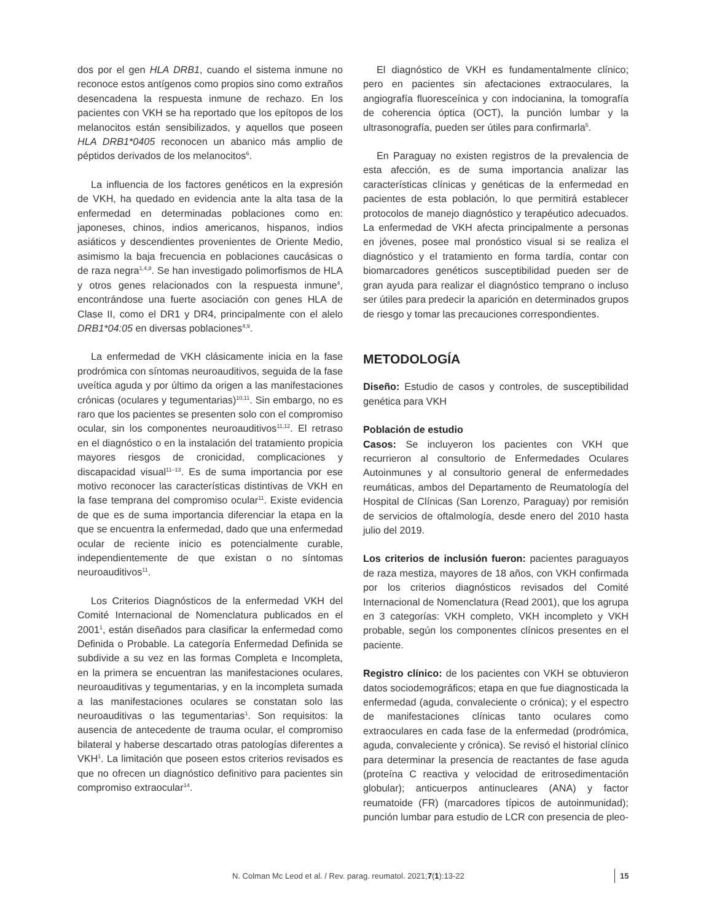dos por el gen HLA DRB1, cuando el sistema inmune no reconoce estos antígenos como propios sino como extraños desencadena la respuesta inmune de rechazo. En los pacientes con VKH se ha reportado que los epítopos de los melanocitos están sensibilizados, y aquellos que poseen HLA DRB1*0405 reconocen un abanico más amplio de péptidos derivados de los melanocitos<sup>6</sup>.
La influencia de los factores genéticos en la expresión de VKH, ha quedado en evidencia ante la alta tasa de la enfermedad en determinadas poblaciones como en: japoneses, chinos, indios americanos, hispanos, indios asiáticos y descendientes provenientes de Oriente Medio, asimismo la baja frecuencia en poblaciones caucásicas o de raza negra<sup>1,4,8</sup>. Se han investigado polimorfismos de HLA y otros genes relacionados con la respuesta inmune<sup>4</sup>, encontrándose una fuerte asociación con genes HLA de Clase II, como el DR1 y DR4, principalmente con el alelo DRB1*04:05 en diversas poblaciones<sup>4,9</sup>.
La enfermedad de VKH clásicamente inicia en la fase prodrómica con síntomas neuroauditivos, seguida de la fase uveítica aguda y por último da origen a las manifestaciones crónicas (oculares y tegumentarias)<sup>10,11</sup>. Sin embargo, no es raro que los pacientes se presenten solo con el compromiso ocular, sin los componentes neuroauditivos<sup>11,12</sup>. El retraso en el diagnóstico o en la instalación del tratamiento propicia mayores riesgos de cronicidad, complicaciones y discapacidad visual<sup>11–13</sup>. Es de suma importancia por ese motivo reconocer las características distintivas de VKH en la fase temprana del compromiso ocular<sup>11</sup>. Existe evidencia de que es de suma importancia diferenciar la etapa en la que se encuentra la enfermedad, dado que una enfermedad ocular de reciente inicio es potencialmente curable, independientemente de que existan o no síntomas neuroauditivos<sup>11</sup>.
Los Criterios Diagnósticos de la enfermedad VKH del Comité Internacional de Nomenclatura publicados en el 2001<sup>1</sup>, están diseñados para clasificar la enfermedad como Definida o Probable. La categoría Enfermedad Definida se subdivide a su vez en las formas Completa e Incompleta, en la primera se encuentran las manifestaciones oculares, neuroauditivas y tegumentarias, y en la incompleta sumada a las manifestaciones oculares se constatan solo las neuroauditivas o las tegumentarias<sup>1</sup>. Son requisitos: la ausencia de antecedente de trauma ocular, el compromiso bilateral y haberse descartado otras patologías diferentes a VKH<sup>1</sup>. La limitación que poseen estos criterios revisados es que no ofrecen un diagnóstico definitivo para pacientes sin compromiso extraocular<sup>14</sup>.
El diagnóstico de VKH es fundamentalmente clínico; pero en pacientes sin afectaciones extraoculares, la angiografía fluoresceínica y con indocianina, la tomografía de coherencia óptica (OCT), la punción lumbar y la ultrasonografía, pueden ser útiles para confirmarla<sup>5</sup>.
En Paraguay no existen registros de la prevalencia de esta afección, es de suma importancia analizar las características clínicas y genéticas de la enfermedad en pacientes de esta población, lo que permitirá establecer protocolos de manejo diagnóstico y terapéutico adecuados. La enfermedad de VKH afecta principalmente a personas en jóvenes, posee mal pronóstico visual si se realiza el diagnóstico y el tratamiento en forma tardía, contar con biomarcadores genéticos susceptibilidad pueden ser de gran ayuda para realizar el diagnóstico temprano o incluso ser útiles para predecir la aparición en determinados grupos de riesgo y tomar las precauciones correspondientes.
METODOLOGÍA
Diseño: Estudio de casos y controles, de susceptibilidad genética para VKH
Población de estudio
Casos: Se incluyeron los pacientes con VKH que recurrieron al consultorio de Enfermedades Oculares Autoinmunes y al consultorio general de enfermedades reumáticas, ambos del Departamento de Reumatología del Hospital de Clínicas (San Lorenzo, Paraguay) por remisión de servicios de oftalmología, desde enero del 2010 hasta julio del 2019.
Los criterios de inclusión fueron: pacientes paraguayos de raza mestiza, mayores de 18 años, con VKH confirmada por los criterios diagnósticos revisados del Comité Internacional de Nomenclatura (Read 2001), que los agrupa en 3 categorías: VKH completo, VKH incompleto y VKH probable, según los componentes clínicos presentes en el paciente.
Registro clínico: de los pacientes con VKH se obtuvieron datos sociodemográficos; etapa en que fue diagnosticada la enfermedad (aguda, convaleciente o crónica); y el espectro de manifestaciones clínicas tanto oculares como extraoculares en cada fase de la enfermedad (prodrómica, aguda, convaleciente y crónica). Se revisó el historial clínico para determinar la presencia de reactantes de fase aguda (proteína C reactiva y velocidad de eritrosedimentación globular); anticuerpos antinucleares (ANA) y factor reumatoide (FR) (marcadores típicos de autoinmunidad); punción lumbar para estudio de LCR con presencia de pleo-
N. Colman Mc Leod et al. / Rev. parag. reumatol. 2021;7(1):13-22 15